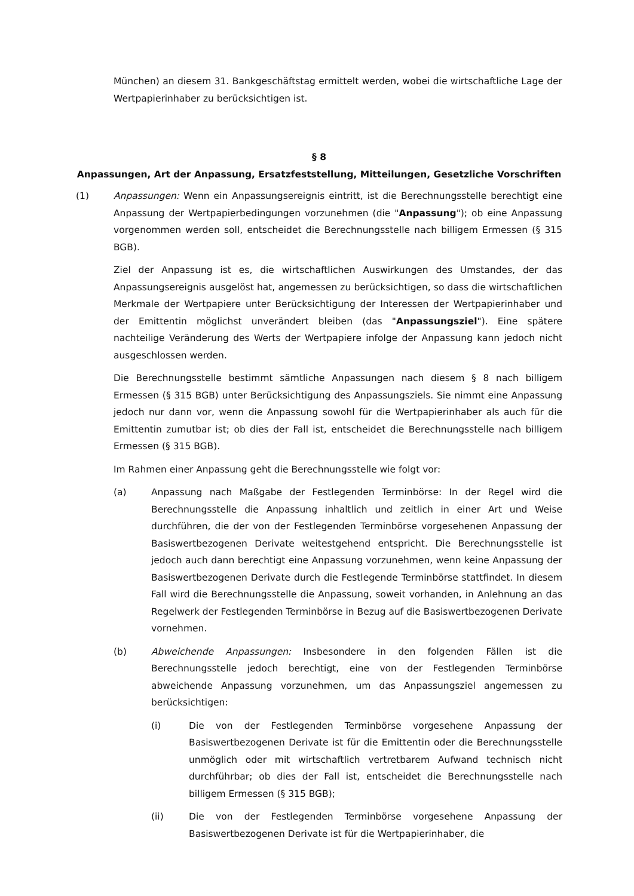München) an diesem 31. Bankgeschäftstag ermittelt werden, wobei die wirtschaftliche Lage der Wertpapierinhaber zu berücksichtigen ist.
§ 8
Anpassungen, Art der Anpassung, Ersatzfeststellung, Mitteilungen, Gesetzliche Vorschriften
(1) Anpassungen: Wenn ein Anpassungsereignis eintritt, ist die Berechnungsstelle berechtigt eine Anpassung der Wertpapierbedingungen vorzunehmen (die "Anpassung"); ob eine Anpassung vorgenommen werden soll, entscheidet die Berechnungsstelle nach billigem Ermessen (§ 315 BGB).
Ziel der Anpassung ist es, die wirtschaftlichen Auswirkungen des Umstandes, der das Anpassungsereignis ausgelöst hat, angemessen zu berücksichtigen, so dass die wirtschaftlichen Merkmale der Wertpapiere unter Berücksichtigung der Interessen der Wertpapierinhaber und der Emittentin möglichst unverändert bleiben (das "Anpassungsziel"). Eine spätere nachteilige Veränderung des Werts der Wertpapiere infolge der Anpassung kann jedoch nicht ausgeschlossen werden.
Die Berechnungsstelle bestimmt sämtliche Anpassungen nach diesem § 8 nach billigem Ermessen (§ 315 BGB) unter Berücksichtigung des Anpassungsziels. Sie nimmt eine Anpassung jedoch nur dann vor, wenn die Anpassung sowohl für die Wertpapierinhaber als auch für die Emittentin zumutbar ist; ob dies der Fall ist, entscheidet die Berechnungsstelle nach billigem Ermessen (§ 315 BGB).
Im Rahmen einer Anpassung geht die Berechnungsstelle wie folgt vor:
(a) Anpassung nach Maßgabe der Festlegenden Terminbörse: In der Regel wird die Berechnungsstelle die Anpassung inhaltlich und zeitlich in einer Art und Weise durchführen, die der von der Festlegenden Terminbörse vorgesehenen Anpassung der Basiswertbezogenen Derivate weitestgehend entspricht. Die Berechnungsstelle ist jedoch auch dann berechtigt eine Anpassung vorzunehmen, wenn keine Anpassung der Basiswertbezogenen Derivate durch die Festlegende Terminbörse stattfindet. In diesem Fall wird die Berechnungsstelle die Anpassung, soweit vorhanden, in Anlehnung an das Regelwerk der Festlegenden Terminbörse in Bezug auf die Basiswertbezogenen Derivate vornehmen.
(b) Abweichende Anpassungen: Insbesondere in den folgenden Fällen ist die Berechnungsstelle jedoch berechtigt, eine von der Festlegenden Terminbörse abweichende Anpassung vorzunehmen, um das Anpassungsziel angemessen zu berücksichtigen:
(i) Die von der Festlegenden Terminbörse vorgesehene Anpassung der Basiswertbezogenen Derivate ist für die Emittentin oder die Berechnungsstelle unmöglich oder mit wirtschaftlich vertretbarem Aufwand technisch nicht durchführbar; ob dies der Fall ist, entscheidet die Berechnungsstelle nach billigem Ermessen (§ 315 BGB);
(ii) Die von der Festlegenden Terminbörse vorgesehene Anpassung der Basiswertbezogenen Derivate ist für die Wertpapierinhaber, die